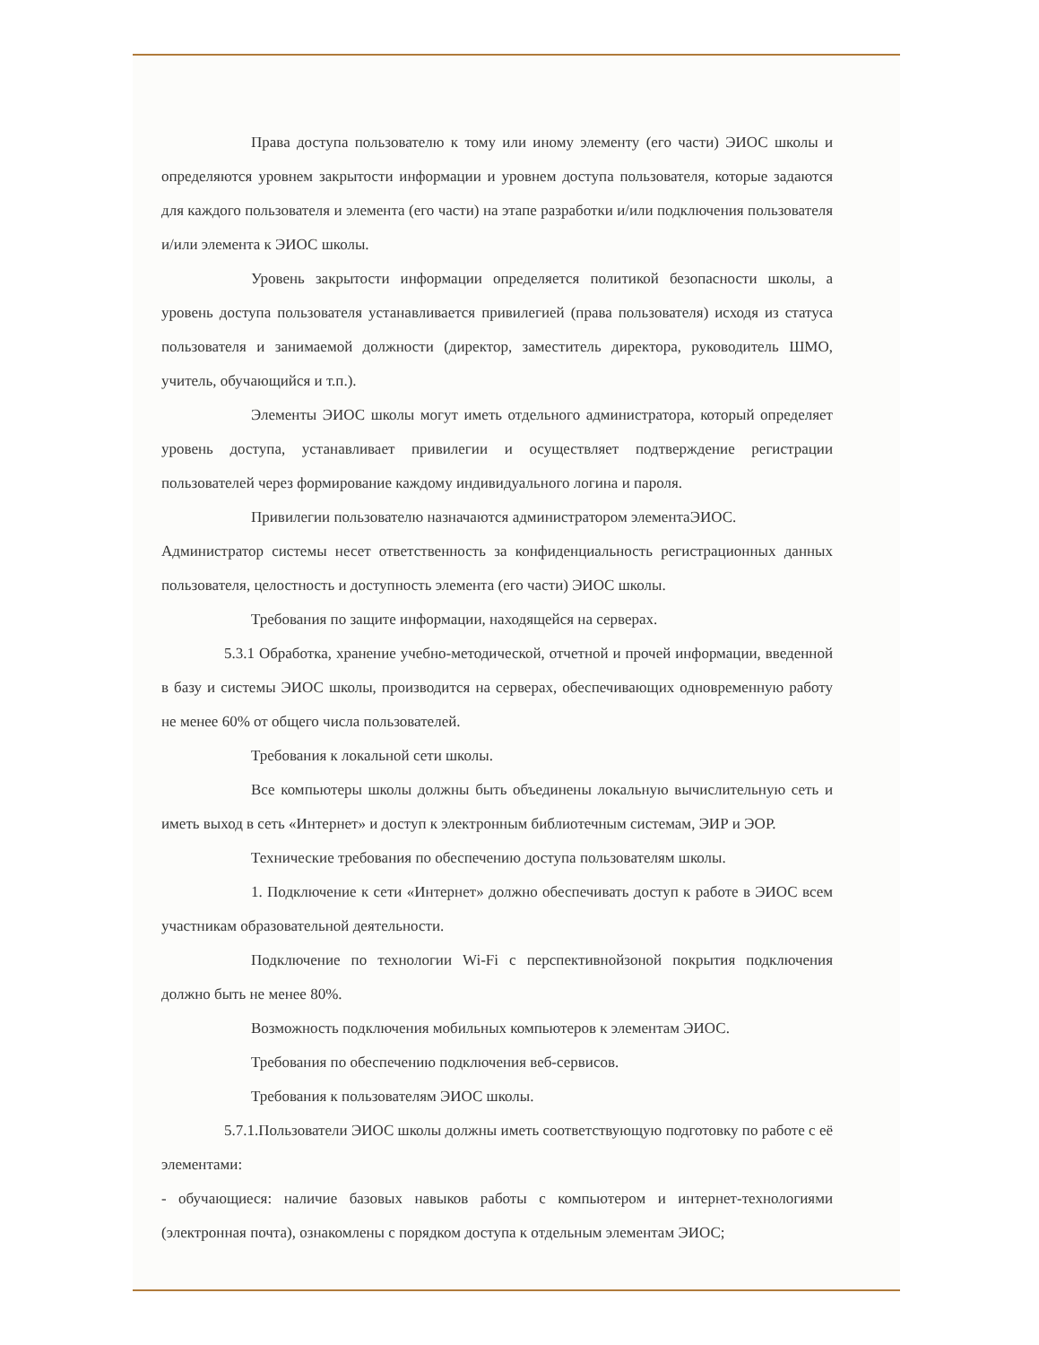Права доступа пользователю к тому или иному элементу (его части) ЭИОС школы и определяются уровнем закрытости информации и уровнем доступа пользователя, которые задаются для каждого пользователя и элемента (его части) на этапе разработки и/или подключения пользователя и/или элемента к ЭИОС школы.
Уровень закрытости информации определяется политикой безопасности школы, а уровень доступа пользователя устанавливается привилегией (права пользователя) исходя из статуса пользователя и занимаемой должности (директор, заместитель директора, руководитель ШМО, учитель, обучающийся и т.п.).
Элементы ЭИОС школы могут иметь отдельного администратора, который определяет уровень доступа, устанавливает привилегии и осуществляет подтверждение регистрации пользователей через формирование каждому индивидуального логина и пароля.
Привилегии пользователю назначаются администратором элементаЭИОС.
Администратор системы несет ответственность за конфиденциальность регистрационных данных пользователя, целостность и доступность элемента (его части) ЭИОС школы.
Требования по защите информации, находящейся на серверах.
5.3.1 Обработка, хранение учебно-методической, отчетной и прочей информации, введенной в базу и системы ЭИОС школы, производится на серверах, обеспечивающих одновременную работу не менее 60% от общего числа пользователей.
Требования к локальной сети школы.
Все компьютеры школы должны быть объединены локальную вычислительную сеть и иметь выход в сеть «Интернет» и доступ к электронным библиотечным системам, ЭИР и ЭОР.
Технические требования по обеспечению доступа пользователям школы.
1. Подключение к сети «Интернет» должно обеспечивать доступ к работе в ЭИОС всем участникам образовательной деятельности.
Подключение по технологии Wi-Fi с перспективнойзоной покрытия подключения должно быть не менее 80%.
Возможность подключения мобильных компьютеров к элементам ЭИОС.
Требования по обеспечению подключения веб-сервисов.
Требования к пользователям ЭИОС школы.
5.7.1.Пользователи ЭИОС школы должны иметь соответствующую подготовку по работе с её элементами:
- обучающиеся: наличие базовых навыков работы с компьютером и интернет-технологиями (электронная почта), ознакомлены с порядком доступа к отдельным элементам ЭИОС;